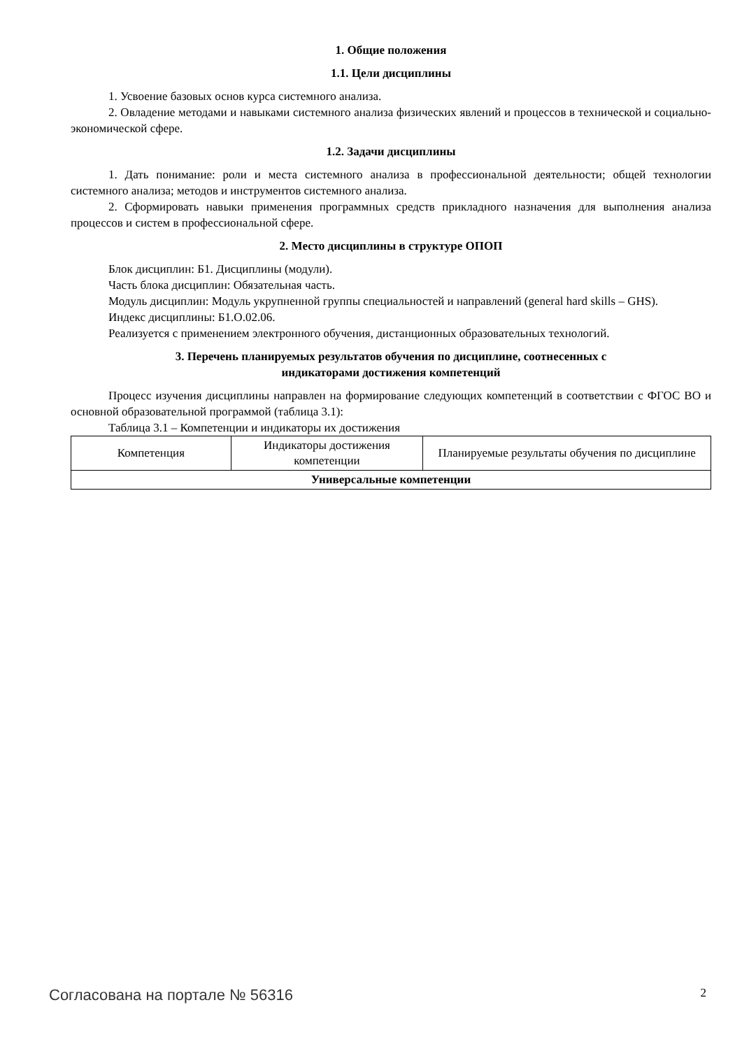1. Общие положения
1.1. Цели дисциплины
1. Усвоение базовых основ курса системного анализа.
2. Овладение методами и навыками системного анализа физических явлений и процессов в технической и социально-экономической сфере.
1.2. Задачи дисциплины
1. Дать понимание: роли и места системного анализа в профессиональной деятельности; общей технологии системного анализа; методов и инструментов системного анализа.
2. Сформировать навыки применения программных средств прикладного назначения для выполнения анализа процессов и систем в профессиональной сфере.
2. Место дисциплины в структуре ОПОП
Блок дисциплин: Б1. Дисциплины (модули).
Часть блока дисциплин: Обязательная часть.
Модуль дисциплин: Модуль укрупненной группы специальностей и направлений (general hard skills – GHS).
Индекс дисциплины: Б1.О.02.06.
Реализуется с применением электронного обучения, дистанционных образовательных технологий.
3. Перечень планируемых результатов обучения по дисциплине, соотнесенных с
индикаторами достижения компетенций
Процесс изучения дисциплины направлен на формирование следующих компетенций в соответствии с ФГОС ВО и основной образовательной программой (таблица 3.1):
Таблица 3.1 – Компетенции и индикаторы их достижения
| Компетенция | Индикаторы достижения компетенции | Планируемые результаты обучения по дисциплине |
| Универсальные компетенции | | |
Согласована на портале № 56316 2